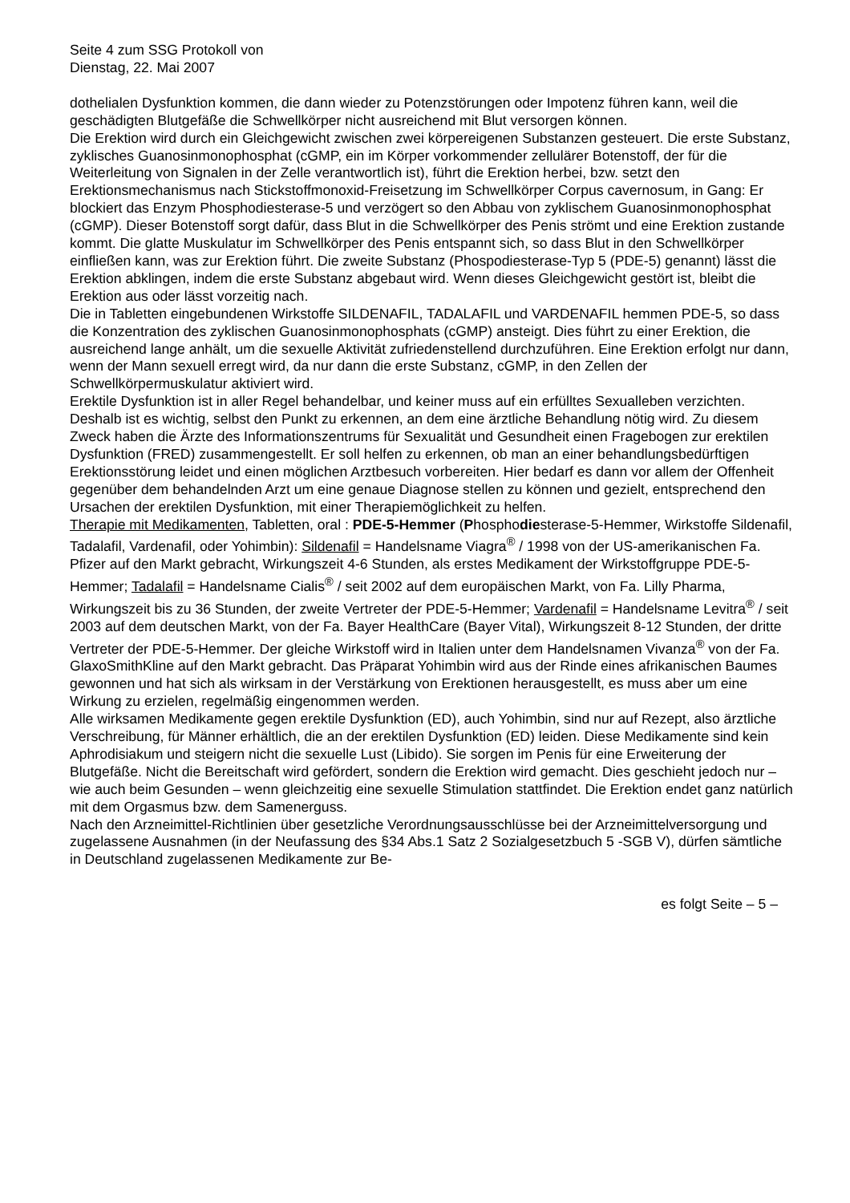Seite 4 zum SSG Protokoll von
Dienstag, 22. Mai 2007
dothelialen Dysfunktion kommen, die dann wieder zu Potenzstörungen oder Impotenz führen kann, weil die geschädigten Blutgefäße die Schwellkörper nicht ausreichend mit Blut versorgen können.
Die Erektion wird durch ein Gleichgewicht zwischen zwei körpereigenen Substanzen gesteuert. Die erste Substanz, zyklisches Guanosinmonophosphat (cGMP, ein im Körper vorkommender zellulärer Botenstoff, der für die Weiterleitung von Signalen in der Zelle verantwortlich ist), führt die Erektion herbei, bzw. setzt den Erektionsmechanismus nach Stickstoffmonoxid-Freisetzung im Schwellkörper Corpus cavernosum, in Gang: Er blockiert das Enzym Phosphodiesterase-5 und verzögert so den Abbau von zyklischem Guanosinmonophosphat (cGMP). Dieser Botenstoff sorgt dafür, dass Blut in die Schwellkörper des Penis strömt und eine Erektion zustande kommt. Die glatte Muskulatur im Schwellkörper des Penis entspannt sich, so dass Blut in den Schwellkörper einfließen kann, was zur Erektion führt. Die zweite Substanz (Phospodiesterase-Typ 5 (PDE-5) genannt) lässt die Erektion abklingen, indem die erste Substanz abgebaut wird. Wenn dieses Gleichgewicht gestört ist, bleibt die Erektion aus oder lässt vorzeitig nach.
Die in Tabletten eingebundenen Wirkstoffe SILDENAFIL, TADALAFIL und VARDENAFIL hemmen PDE-5, so dass die Konzentration des zyklischen Guanosinmonophosphats (cGMP) ansteigt. Dies führt zu einer Erektion, die ausreichend lange anhält, um die sexuelle Aktivität zufriedenstellend durchzuführen. Eine Erektion erfolgt nur dann, wenn der Mann sexuell erregt wird, da nur dann die erste Substanz, cGMP, in den Zellen der Schwellkörpermuskulatur aktiviert wird.
Erektile Dysfunktion ist in aller Regel behandelbar, und keiner muss auf ein erfülltes Sexualleben verzichten. Deshalb ist es wichtig, selbst den Punkt zu erkennen, an dem eine ärztliche Behandlung nötig wird. Zu diesem Zweck haben die Ärzte des Informationszentrums für Sexualität und Gesundheit einen Fragebogen zur erektilen Dysfunktion (FRED) zusammengestellt. Er soll helfen zu erkennen, ob man an einer behandlungsbedürftigen Erektionsstörung leidet und einen möglichen Arztbesuch vorbereiten. Hier bedarf es dann vor allem der Offenheit gegenüber dem behandelnden Arzt um eine genaue Diagnose stellen zu können und gezielt, entsprechend den Ursachen der erektilen Dysfunktion, mit einer Therapiemöglichkeit zu helfen.
Therapie mit Medikamenten, Tabletten, oral : PDE-5-Hemmer (Phosphodiesterase-5-Hemmer, Wirkstoffe Sildenafil, Tadalafil, Vardenafil, oder Yohimbin): Sildenafil = Handelsname Viagra<sup>®</sup> / 1998 von der US-amerikanischen Fa. Pfizer auf den Markt gebracht, Wirkungszeit 4-6 Stunden, als erstes Medikament der Wirkstoffgruppe PDE-5-Hemmer; Tadalafil = Handelsname Cialis<sup>®</sup> / seit 2002 auf dem europäischen Markt, von Fa. Lilly Pharma, Wirkungszeit bis zu 36 Stunden, der zweite Vertreter der PDE-5-Hemmer; Vardenafil = Handelsname Levitra<sup>®</sup> / seit 2003 auf dem deutschen Markt, von der Fa. Bayer HealthCare (Bayer Vital), Wirkungszeit 8-12 Stunden, der dritte Vertreter der PDE-5-Hemmer. Der gleiche Wirkstoff wird in Italien unter dem Handelsnamen Vivanza<sup>®</sup> von der Fa. GlaxoSmithKline auf den Markt gebracht. Das Präparat Yohimbin wird aus der Rinde eines afrikanischen Baumes gewonnen und hat sich als wirksam in der Verstärkung von Erektionen herausgestellt, es muss aber um eine Wirkung zu erzielen, regelmäßig eingenommen werden.
Alle wirksamen Medikamente gegen erektile Dysfunktion (ED), auch Yohimbin, sind nur auf Rezept, also ärztliche Verschreibung, für Männer erhältlich, die an der erektilen Dysfunktion (ED) leiden. Diese Medikamente sind kein Aphrodisiakum und steigern nicht die sexuelle Lust (Libido). Sie sorgen im Penis für eine Erweiterung der Blutgefäße. Nicht die Bereitschaft wird gefördert, sondern die Erektion wird gemacht. Dies geschieht jedoch nur – wie auch beim Gesunden – wenn gleichzeitig eine sexuelle Stimulation stattfindet. Die Erektion endet ganz natürlich mit dem Orgasmus bzw. dem Samenerguss.
Nach den Arzneimittel-Richtlinien über gesetzliche Verordnungsausschlüsse bei der Arzneimittelversorgung und zugelassene Ausnahmen (in der Neufassung des §34 Abs.1 Satz 2 Sozialgesetzbuch 5 -SGB V), dürfen sämtliche in Deutschland zugelassenen Medikamente zur Be-
es folgt Seite – 5 –